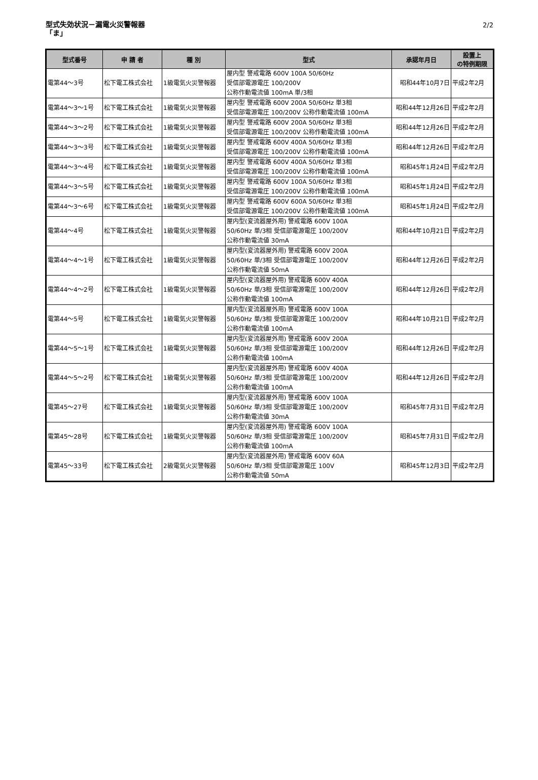型式失効状況－漏電火災警報器
「ま」
2/2
| 型式番号 | 申 請 者 | 種 別 | 型式 | 承認年月日 | 設置上 の特例期限 |
| --- | --- | --- | --- | --- | --- |
| 電第44～3号 | 松下電工株式会社 | 1級電気火災警報器 | 屋内型 警戒電路 600V 100A 50/60Hz 受信部電源電圧 100/200V 公称作動電流値 100mA 単/3相 | 昭和44年10月7日 | 平成2年2月 |
| 電第44～3～1号 | 松下電工株式会社 | 1級電気火災警報器 | 屋内型 警戒電路 600V 200A 50/60Hz 単3相 受信部電源電圧 100/200V 公称作動電流値 100mA | 昭和44年12月26日 | 平成2年2月 |
| 電第44～3～2号 | 松下電工株式会社 | 1級電気火災警報器 | 屋内型 警戒電路 600V 200A 50/60Hz 単3相 受信部電源電圧 100/200V 公称作動電流値 100mA | 昭和44年12月26日 | 平成2年2月 |
| 電第44～3～3号 | 松下電工株式会社 | 1級電気火災警報器 | 屋内型 警戒電路 600V 400A 50/60Hz 単3相 受信部電源電圧 100/200V 公称作動電流値 100mA | 昭和44年12月26日 | 平成2年2月 |
| 電第44～3～4号 | 松下電工株式会社 | 1級電気火災警報器 | 屋内型 警戒電路 600V 400A 50/60Hz 単3相 受信部電源電圧 100/200V 公称作動電流値 100mA | 昭和45年1月24日 | 平成2年2月 |
| 電第44～3～5号 | 松下電工株式会社 | 1級電気火災警報器 | 屋内型 警戒電路 600V 100A 50/60Hz 単3相 受信部電源電圧 100/200V 公称作動電流値 100mA | 昭和45年1月24日 | 平成2年2月 |
| 電第44～3～6号 | 松下電工株式会社 | 1級電気火災警報器 | 屋内型 警戒電路 600V 600A 50/60Hz 単3相 受信部電源電圧 100/200V 公称作動電流値 100mA | 昭和45年1月24日 | 平成2年2月 |
| 電第44～4号 | 松下電工株式会社 | 1級電気火災警報器 | 屋内型(変流器屋外用) 警戒電路 600V 100A 50/60Hz 単/3相 受信部電源電圧 100/200V 公称作動電流値 30mA | 昭和44年10月21日 | 平成2年2月 |
| 電第44～4～1号 | 松下電工株式会社 | 1級電気火災警報器 | 屋内型(変流器屋外用) 警戒電路 600V 200A 50/60Hz 単/3相 受信部電源電圧 100/200V 公称作動電流値 50mA | 昭和44年12月26日 | 平成2年2月 |
| 電第44～4～2号 | 松下電工株式会社 | 1級電気火災警報器 | 屋内型(変流器屋外用) 警戒電路 600V 400A 50/60Hz 単/3相 受信部電源電圧 100/200V 公称作動電流値 100mA | 昭和44年12月26日 | 平成2年2月 |
| 電第44～5号 | 松下電工株式会社 | 1級電気火災警報器 | 屋内型(変流器屋外用) 警戒電路 600V 100A 50/60Hz 単/3相 受信部電源電圧 100/200V 公称作動電流値 100mA | 昭和44年10月21日 | 平成2年2月 |
| 電第44～5～1号 | 松下電工株式会社 | 1級電気火災警報器 | 屋内型(変流器屋外用) 警戒電路 600V 200A 50/60Hz 単/3相 受信部電源電圧 100/200V 公称作動電流値 100mA | 昭和44年12月26日 | 平成2年2月 |
| 電第44～5～2号 | 松下電工株式会社 | 1級電気火災警報器 | 屋内型(変流器屋外用) 警戒電路 600V 400A 50/60Hz 単/3相 受信部電源電圧 100/200V 公称作動電流値 100mA | 昭和44年12月26日 | 平成2年2月 |
| 電第45～27号 | 松下電工株式会社 | 1級電気火災警報器 | 屋内型(変流器屋外用) 警戒電路 600V 100A 50/60Hz 単/3相 受信部電源電圧 100/200V 公称作動電流値 30mA | 昭和45年7月31日 | 平成2年2月 |
| 電第45～28号 | 松下電工株式会社 | 1級電気火災警報器 | 屋内型(変流器屋外用) 警戒電路 600V 100A 50/60Hz 単/3相 受信部電源電圧 100/200V 公称作動電流値 100mA | 昭和45年7月31日 | 平成2年2月 |
| 電第45～33号 | 松下電工株式会社 | 2級電気火災警報器 | 屋内型(変流器屋外用) 警戒電路 600V 60A 50/60Hz 単/3相 受信部電源電圧 100V 公称作動電流値 50mA | 昭和45年12月3日 | 平成2年2月 |